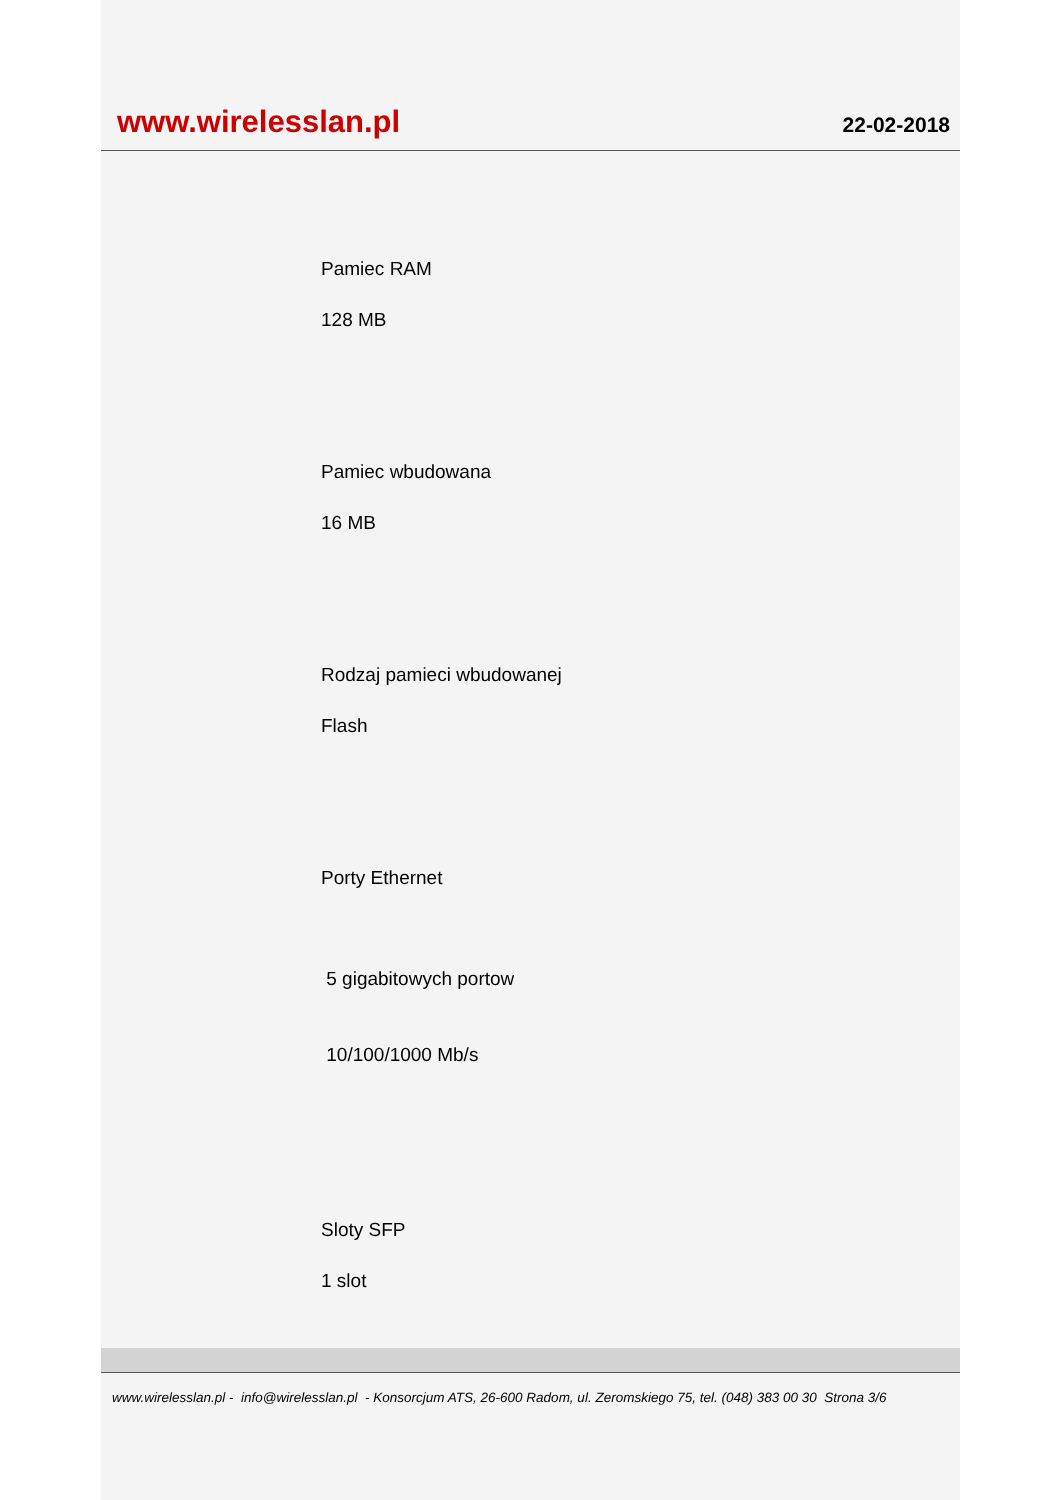www.wirelesslan.pl 22-02-2018
Pamiec RAM
128 MB
Pamiec wbudowana
16 MB
Rodzaj pamieci wbudowanej
Flash
Porty Ethernet
5 gigabitowych portow
10/100/1000 Mb/s
Sloty SFP
1 slot
www.wirelesslan.pl - info@wirelesslan.pl - Konsorcjum ATS, 26-600 Radom, ul. Zeromskiego 75, tel. (048) 383 00 30 Strona 3/6